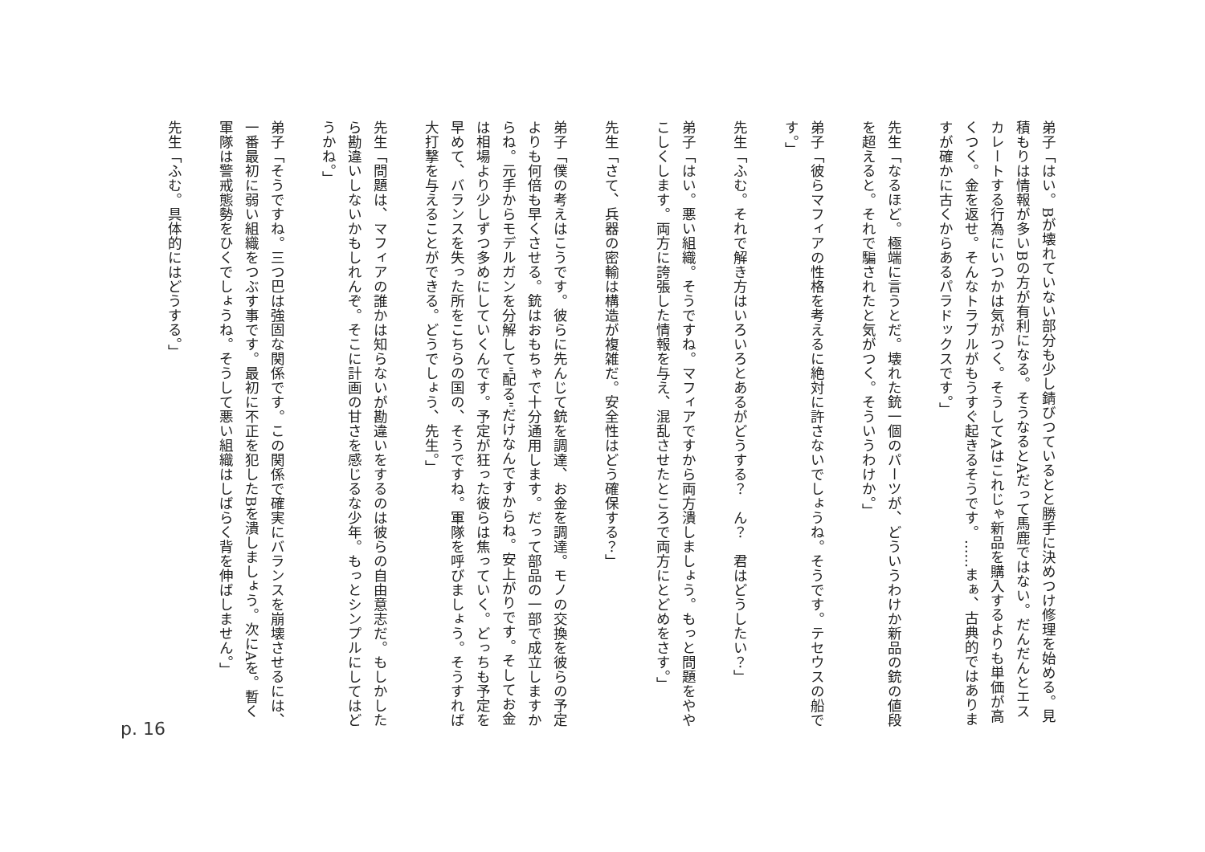弟子「はい。Bが壊れていない部分も少し錆びつているとと勝手に決めつけ修理を始める。見積もりは情報が多いBの方が有利になる。そうなるとAだって馬鹿ではない。だんだんとエスカレートする行為にいつかは気がつく。そうしてAはこれじゃ新品を購入するよりも単価が高くつく。金を返せ。そんなトラブルがもうすぐ起きるそうです。……まぁ、古典的ではありますが確かに古くからあるパラドックスです。」
　
先生「なるほど。極端に言うとだ。壊れた銃一個のパーツが、どういうわけか新品の銃の値段を超えると。それで騙されたと気がつく。そういうわけか。」
　
弟子「彼らマフィアの性格を考えるに絶対に許さないでしょうね。そうです。テセウスの船です。」
　
先生「ふむ。それで解き方はいろいろとあるがどうする？　ん？　君はどうしたい？」
　
弟子「はい。悪い組織。そうですね。マフィアですから両方潰しましょう。もっと問題をややこしくします。両方に誇張した情報を与え、混乱させたところで両方にとどめをさす。」
　
先生「さて、兵器の密輸は構造が複雑だ。安全性はどう確保する？」
　
弟子「僕の考えはこうです。彼らに先んじて銃を調達、お金を調達。モノの交換を彼らの予定よりも何倍も早くさせる。銃はおもちゃで十分通用します。だって部品の一部で成立しますからね。元手からモデルガンを分解して"配る"だけなんですからね。安上がりです。そしてお金は相場より少しずつ多めにしていくんです。予定が狂った彼らは焦っていく。どっちも予定を早めて、バランスを失った所をこちらの国の、そうですね。軍隊を呼びましょう。そうすれば大打撃を与えることができる。どうでしょう、先生。」
　
先生「問題は、マフィアの誰かは知らないが勘違いをするのは彼らの自由意志だ。もしかしたら勘違いしないかもしれんぞ。そこに計画の甘さを感じるな少年。もっとシンプルにしてはどうかね。」
　
弟子「そうですね。三つ巴は強固な関係です。この関係で確実にバランスを崩壊させるには、一番最初に弱い組織をつぶす事です。最初に不正を犯したBを潰しましょう。次にAを。暫く軍隊は警戒態勢をひくでしょうね。そうして悪い組織はしばらく背を伸ばしません。」
　
先生「ふむ。具体的にはどうする。」
p. 16